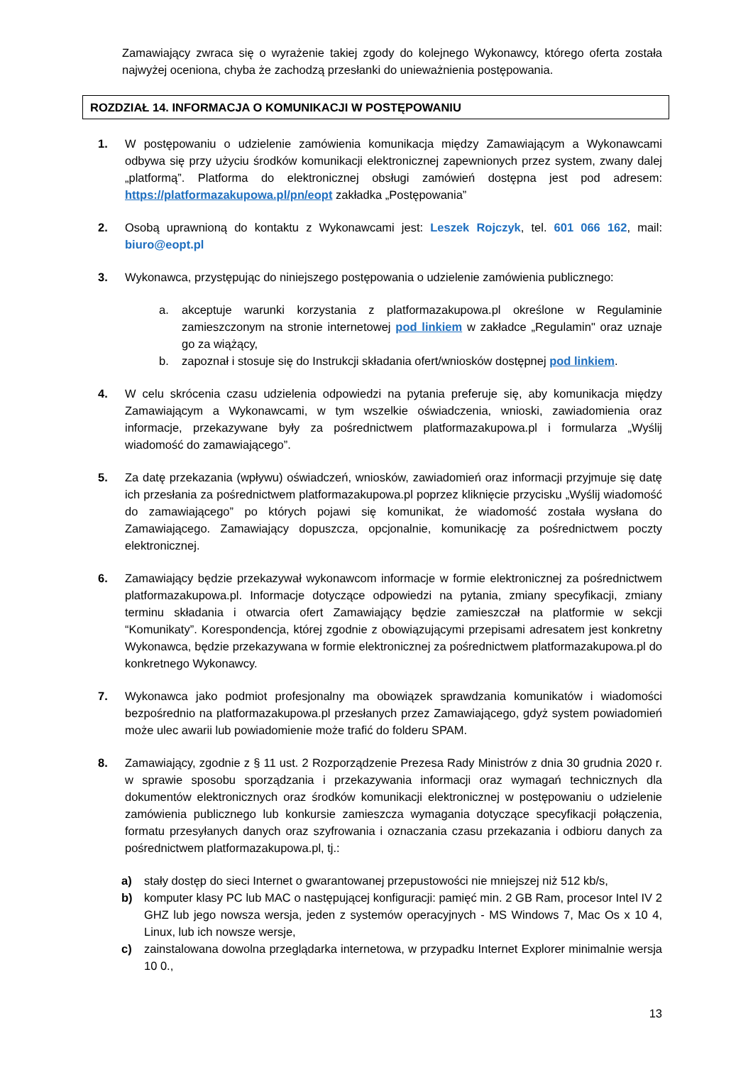Zamawiający zwraca się o wyrażenie takiej zgody do kolejnego Wykonawcy, którego oferta została najwyżej oceniona, chyba że zachodzą przesłanki do unieważnienia postępowania.
ROZDZIAŁ 14. INFORMACJA O KOMUNIKACJI W POSTĘPOWANIU
1. W postępowaniu o udzielenie zamówienia komunikacja między Zamawiającym a Wykonawcami odbywa się przy użyciu środków komunikacji elektronicznej zapewnionych przez system, zwany dalej „platformą”. Platforma do elektronicznej obsługi zamówień dostępna jest pod adresem: https://platformazakupowa.pl/pn/eopt zakładka „Postępowania”
2. Osobą uprawnioną do kontaktu z Wykonawcami jest: Leszek Rojczyk, tel. 601 066 162, mail: biuro@eopt.pl
3. Wykonawca, przystępując do niniejszego postępowania o udzielenie zamówienia publicznego:
a. akceptuje warunki korzystania z platformazakupowa.pl określone w Regulaminie zamieszczonym na stronie internetowej pod linkiem w zakładce „Regulamin" oraz uznaje go za wiążący,
b. zapoznał i stosuje się do Instrukcji składania ofert/wniosków dostępnej pod linkiem.
4. W celu skrócenia czasu udzielenia odpowiedzi na pytania preferuje się, aby komunikacja między Zamawiającym a Wykonawcami, w tym wszelkie oświadczenia, wnioski, zawiadomienia oraz informacje, przekazywane były za pośrednictwem platformazakupowa.pl i formularza „Wyślij wiadomość do zamawiającego”.
5. Za datę przekazania (wpływu) oświadczeń, wniosków, zawiadomień oraz informacji przyjmuje się datę ich przesłania za pośrednictwem platformazakupowa.pl poprzez kliknięcie przycisku „Wyślij wiadomość do zamawiającego” po których pojawi się komunikat, że wiadomość została wysłana do Zamawiającego. Zamawiający dopuszcza, opcjonalnie, komunikację za pośrednictwem poczty elektronicznej.
6. Zamawiający będzie przekazywał wykonawcom informacje w formie elektronicznej za pośrednictwem platformazakupowa.pl. Informacje dotyczące odpowiedzi na pytania, zmiany specyfikacji, zmiany terminu składania i otwarcia ofert Zamawiający będzie zamieszczał na platformie w sekcji “Komunikaty”. Korespondencja, której zgodnie z obowiązującymi przepisami adresatem jest konkretny Wykonawca, będzie przekazywana w formie elektronicznej za pośrednictwem platformazakupowa.pl do konkretnego Wykonawcy.
7. Wykonawca jako podmiot profesjonalny ma obowiązek sprawdzania komunikatów i wiadomości bezpośrednio na platformazakupowa.pl przesłanych przez Zamawiającego, gdyż system powiadomień może ulec awarii lub powiadomienie może trafić do folderu SPAM.
8. Zamawiający, zgodnie z § 11 ust. 2 Rozporządzenie Prezesa Rady Ministrów z dnia 30 grudnia 2020 r. w sprawie sposobu sporządzania i przekazywania informacji oraz wymagań technicznych dla dokumentów elektronicznych oraz środków komunikacji elektronicznej w postępowaniu o udzielenie zamówienia publicznego lub konkursie zamieszcza wymagania dotyczące specyfikacji połączenia, formatu przesyłanych danych oraz szyfrowania i oznaczania czasu przekazania i odbioru danych za pośrednictwem platformazakupowa.pl, tj.:
a) stały dostęp do sieci Internet o gwarantowanej przepustowości nie mniejszej niż 512 kb/s,
b) komputer klasy PC lub MAC o następującej konfiguracji: pamięć min. 2 GB Ram, procesor Intel IV 2 GHZ lub jego nowsza wersja, jeden z systemów operacyjnych - MS Windows 7, Mac Os x 10 4, Linux, lub ich nowsze wersje,
c) zainstalowana dowolna przeglądarka internetowa, w przypadku Internet Explorer minimalnie wersja 10 0.,
13